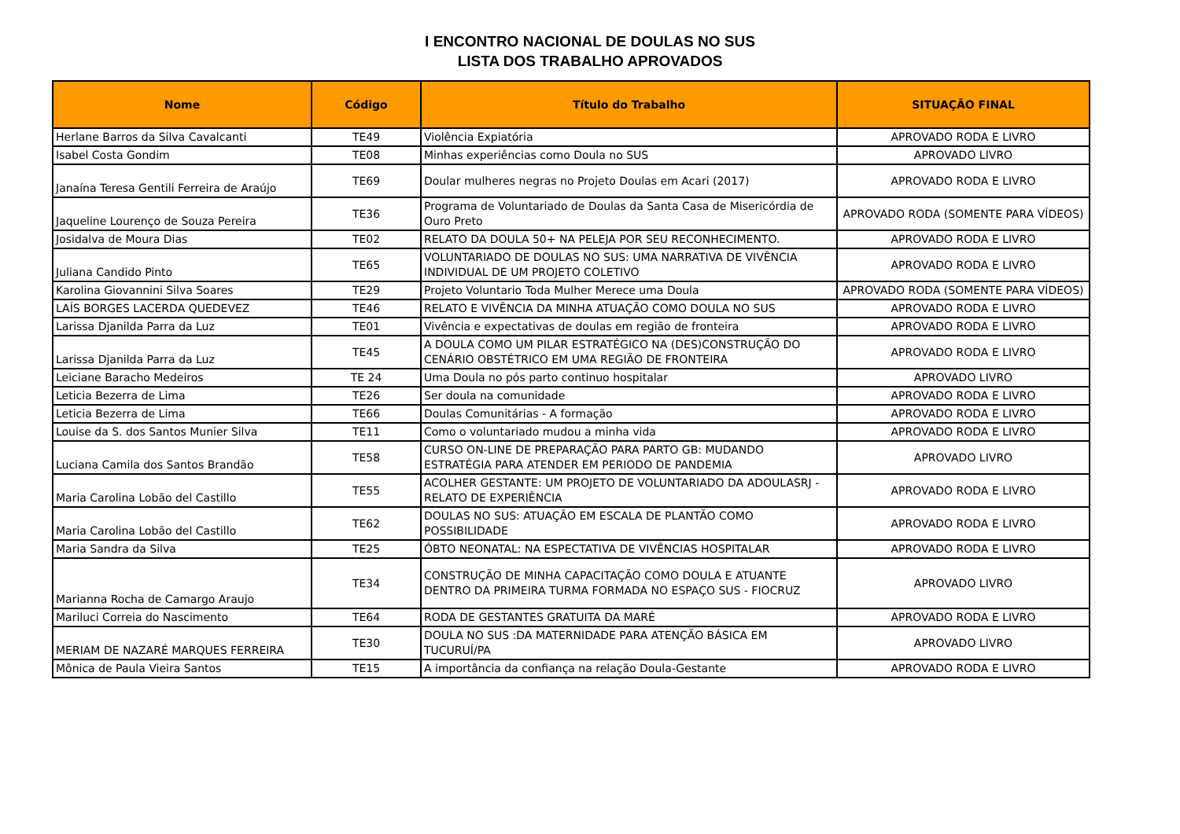I ENCONTRO NACIONAL DE DOULAS NO SUS
LISTA DOS TRABALHO APROVADOS
| Nome | Código | Título do Trabalho | SITUAÇÃO FINAL |
| --- | --- | --- | --- |
| Herlane Barros da Silva Cavalcanti | TE49 | Violência Expiatória | APROVADO RODA E LIVRO |
| Isabel Costa Gondim | TE08 | Minhas experiências como Doula no SUS | APROVADO LIVRO |
| Janaína Teresa Gentili Ferreira de Araújo | TE69 | Doular mulheres negras no Projeto Doulas em Acari (2017) | APROVADO RODA E LIVRO |
| Jaqueline Lourenço de Souza Pereira | TE36 | Programa de Voluntariado de Doulas da Santa Casa de Misericórdia de Ouro Preto | APROVADO RODA (SOMENTE PARA VÍDEOS) |
| Josidalva de Moura Dias | TE02 | RELATO DA DOULA 50+ NA PELEJA POR SEU RECONHECIMENTO. | APROVADO RODA E LIVRO |
| Juliana Candido Pinto | TE65 | VOLUNTARIADO DE DOULAS NO SUS: UMA NARRATIVA DE VIVÊNCIA INDIVIDUAL DE UM PROJETO COLETIVO | APROVADO RODA E LIVRO |
| Karolina Giovannini Silva Soares | TE29 | Projeto Voluntario Toda Mulher Merece uma Doula | APROVADO RODA (SOMENTE PARA VÍDEOS) |
| LAÍS BORGES LACERDA QUEDEVEZ | TE46 | RELATO E VIVÊNCIA DA MINHA ATUAÇÃO COMO DOULA NO SUS | APROVADO RODA E LIVRO |
| Larissa Djanilda Parra da Luz | TE01 | Vivência e expectativas de doulas em região de fronteira | APROVADO RODA E LIVRO |
| Larissa Djanilda Parra da Luz | TE45 | A DOULA COMO UM PILAR ESTRATÉGICO NA (DES)CONSTRUÇÃO DO CENÁRIO OBSTÉTRICO EM UMA REGIÃO DE FRONTEIRA | APROVADO RODA E LIVRO |
| Leiciane Baracho Medeiros | TE 24 | Uma Doula no pós parto continuo hospitalar | APROVADO LIVRO |
| Leticia Bezerra de Lima | TE26 | Ser doula na comunidade | APROVADO RODA E LIVRO |
| Leticia Bezerra de Lima | TE66 | Doulas Comunitárias - A formação | APROVADO RODA E LIVRO |
| Louise da S. dos Santos Munier Silva | TE11 | Como o voluntariado mudou a minha vida | APROVADO RODA E LIVRO |
| Luciana Camila dos Santos Brandão | TE58 | CURSO ON-LINE DE PREPARAÇÃO PARA PARTO GB: MUDANDO ESTRATÉGIA PARA ATENDER EM PERIODO DE PANDEMIA | APROVADO LIVRO |
| Maria Carolina Lobão del Castillo | TE55 | ACOLHER GESTANTE: UM PROJETO DE VOLUNTARIADO DA ADOULASRJ - RELATO DE EXPERIÊNCIA | APROVADO RODA E LIVRO |
| Maria Carolina Lobão del Castillo | TE62 | DOULAS NO SUS: ATUAÇÃO EM ESCALA DE PLANTÃO COMO POSSIBILIDADE | APROVADO RODA E LIVRO |
| Maria Sandra da Silva | TE25 | ÓBTO NEONATAL: NA ESPECTATIVA DE VIVÊNCIAS HOSPITALAR | APROVADO RODA E LIVRO |
| Marianna Rocha de Camargo Araujo | TE34 | CONSTRUÇÃO DE MINHA CAPACITAÇÃO COMO DOULA E ATUANTE DENTRO DA PRIMEIRA TURMA FORMADA NO ESPAÇO SUS - FIOCRUZ | APROVADO LIVRO |
| Mariluci Correia do Nascimento | TE64 | RODA DE GESTANTES GRATUITA DA MARÉ | APROVADO RODA E LIVRO |
| MERIAM DE NAZARÉ MARQUES FERREIRA | TE30 | DOULA NO SUS :DA MATERNIDADE PARA ATENÇÃO BÁSICA EM TUCURUÍ/PA | APROVADO LIVRO |
| Mônica de Paula Vieira Santos | TE15 | A importância da confiança na relação Doula-Gestante | APROVADO RODA E LIVRO |